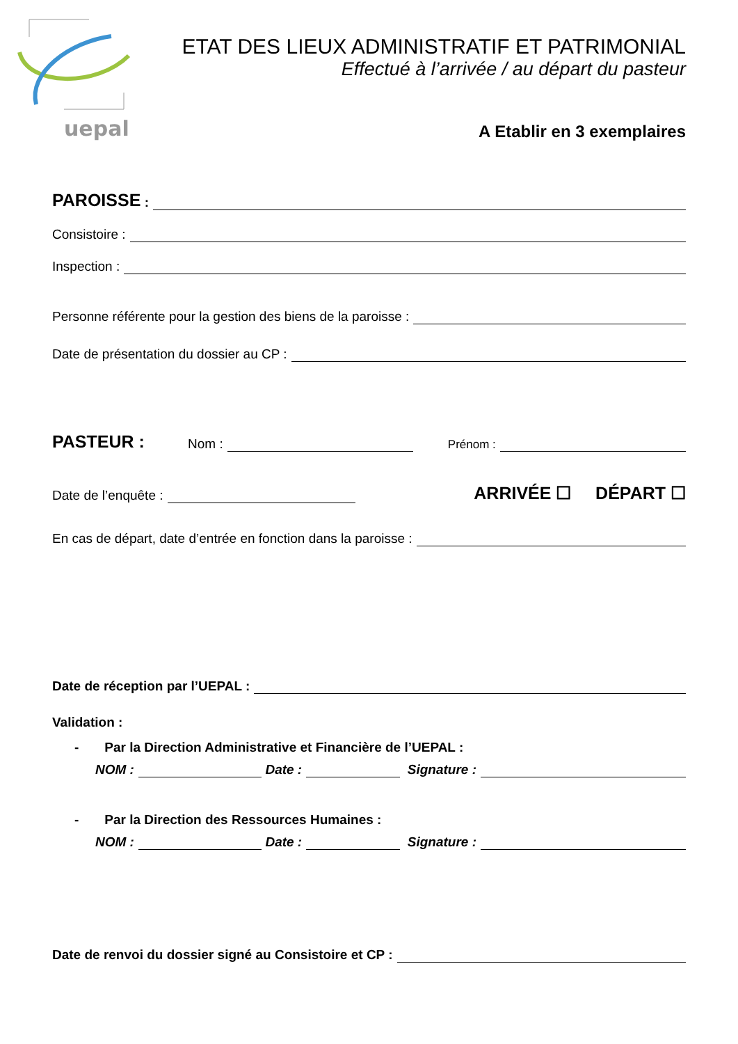uepal
ETAT DES LIEUX ADMINISTRATIF ET PATRIMONIAL
Effectué à l’arrivée / au départ du pasteur
A Etablir en 3 exemplaires
PAROISSE :
Consistoire :
Inspection :
Personne référente pour la gestion des biens de la paroisse :
Date de présentation du dossier au CP :
PASTEUR : Nom : Prénom :
Date de l’enquête : ARRIVÉE ☐ DÉPART ☐
En cas de départ, date d’entrée en fonction dans la paroisse :
Date de réception par l’UEPAL :
Validation :
- Par la Direction Administrative et Financière de l’UEPAL :
NOM : Date : Signature :
- Par la Direction des Ressources Humaines :
NOM : Date : Signature :
Date de renvoi du dossier signé au Consistoire et CP :